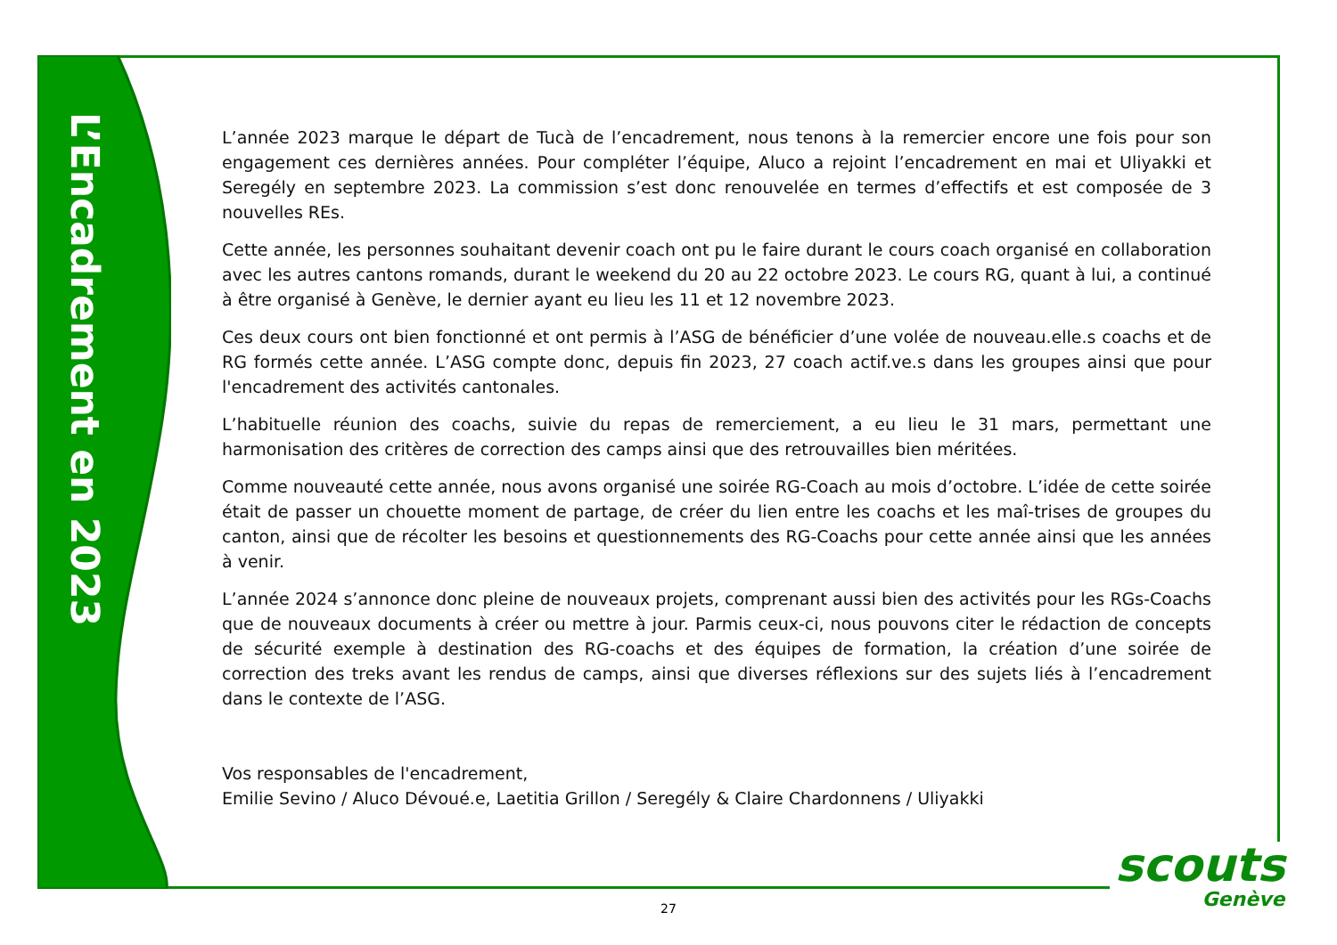L’Encadrement en 2023
L’année 2023 marque le départ de Tucà de l’encadrement, nous tenons à la remercier encore une fois pour son engagement ces dernières années. Pour compléter l’équipe, Aluco a rejoint l’encadrement en mai et Uliyakki et Seregély en septembre 2023. La commission s’est donc renouvelée en termes d’effectifs et est composée de 3 nouvelles REs.
Cette année, les personnes souhaitant devenir coach ont pu le faire durant le cours coach organisé en collaboration avec les autres cantons romands, durant le weekend du 20 au 22 octobre 2023. Le cours RG, quant à lui, a continué à être organisé à Genève, le dernier ayant eu lieu les 11 et 12 novembre 2023.
Ces deux cours ont bien fonctionné et ont permis à l’ASG de bénéficier d’une volée de nouveau.elle.s coachs et de RG formés cette année. L’ASG compte donc, depuis fin 2023, 27 coach actif.ve.s dans les groupes ainsi que pour l'encadrement des activités cantonales.
L’habituelle réunion des coachs, suivie du repas de remerciement, a eu lieu le 31 mars, permettant une harmonisation des critères de correction des camps ainsi que des retrouvailles bien méritées.
Comme nouveauté cette année, nous avons organisé une soirée RG-Coach au mois d’octobre. L’idée de cette soirée était de passer un chouette moment de partage, de créer du lien entre les coachs et les maî-trises de groupes du canton, ainsi que de récolter les besoins et questionnements des RG-Coachs pour cette année ainsi que les années à venir.
L’année 2024 s’annonce donc pleine de nouveaux projets, comprenant aussi bien des activités pour les RGs-Coachs que de nouveaux documents à créer ou mettre à jour. Parmis ceux-ci, nous pouvons citer le rédaction de concepts de sécurité exemple à destination des RG-coachs et des équipes de formation, la création d’une soirée de correction des treks avant les rendus de camps, ainsi que diverses réflexions sur des sujets liés à l’encadrement dans le contexte de l’ASG.
Vos responsables de l'encadrement,
Emilie Sevino / Aluco Dévoué.e, Laetitia Grillon / Seregély & Claire Chardonnens / Uliyakki
scouts
Genève
27